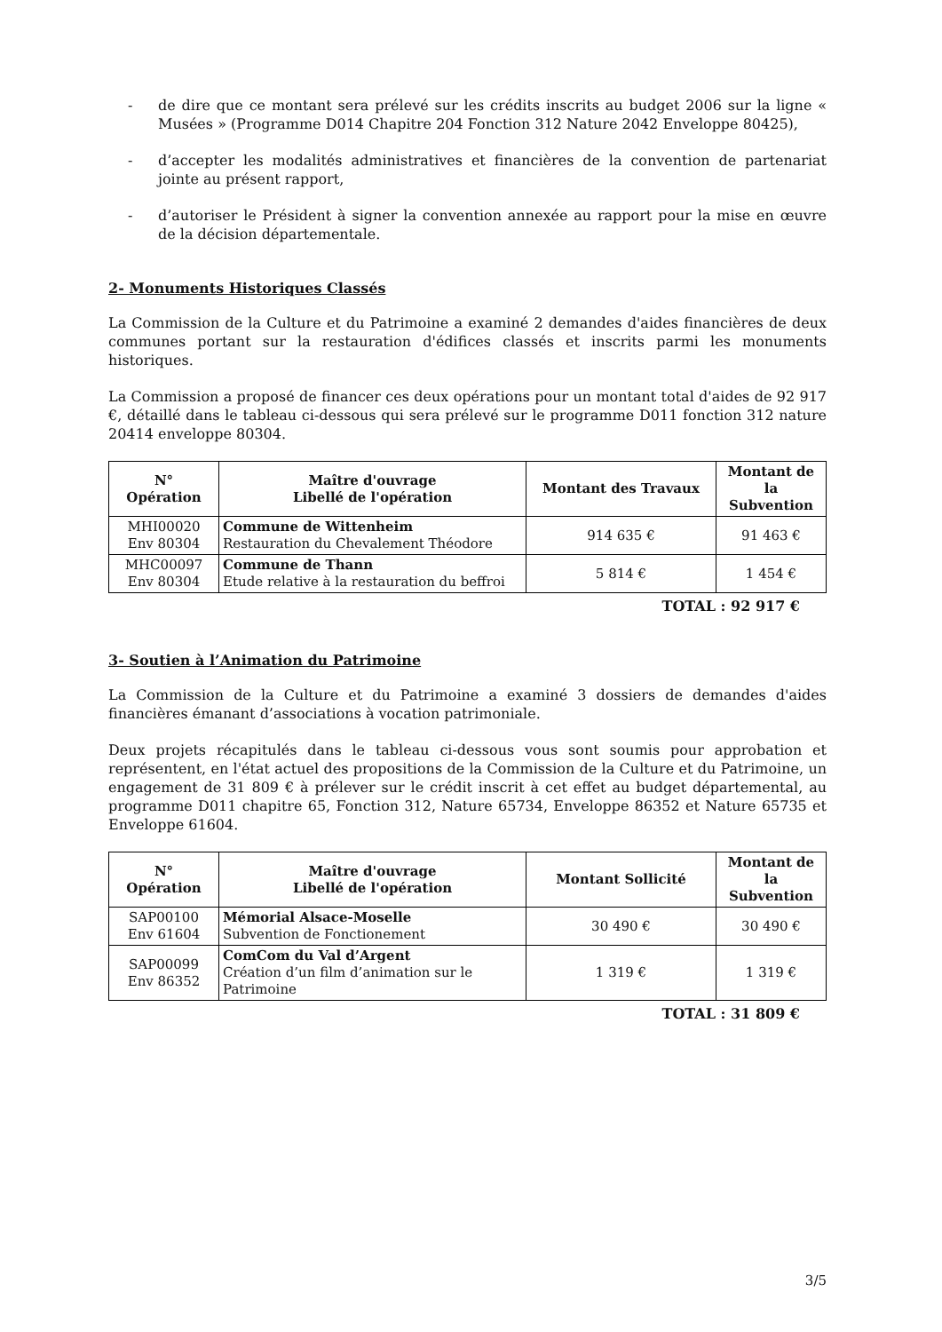- de dire que ce montant sera prélevé sur les crédits inscrits au budget 2006 sur la ligne « Musées » (Programme D014 Chapitre 204 Fonction 312 Nature 2042 Enveloppe 80425),
- d’accepter les modalités administratives et financières de la convention de partenariat jointe au présent rapport,
- d’autoriser le Président à signer la convention annexée au rapport pour la mise en œuvre de la décision départementale.
2- Monuments Historiques Classés
La Commission de la Culture et du Patrimoine a examiné 2 demandes d'aides financières de deux communes portant sur la restauration d'édifices classés et inscrits parmi les monuments historiques.
La Commission a proposé de financer ces deux opérations pour un montant total d'aides de 92 917 €, détaillé dans le tableau ci-dessous qui sera prélevé sur le programme D011 fonction 312 nature 20414 enveloppe 80304.
| N° Opération | Maître d'ouvrage Libellé de l'opération | Montant des Travaux | Montant de la Subvention |
| --- | --- | --- | --- |
| MHI00020 Env 80304 | Commune de Wittenheim Restauration du Chevalement Théodore | 914 635 € | 91 463 € |
| MHC00097 Env 80304 | Commune de Thann Etude relative à la restauration du beffroi | 5 814 € | 1 454 € |
TOTAL : 92 917 €
3- Soutien à l’Animation du Patrimoine
La Commission de la Culture et du Patrimoine a examiné 3 dossiers de demandes d'aides financières émanant d’associations à vocation patrimoniale.
Deux projets récapitulés dans le tableau ci-dessous vous sont soumis pour approbation et représentent, en l'état actuel des propositions de la Commission de la Culture et du Patrimoine, un engagement de 31 809 € à prélever sur le crédit inscrit à cet effet au budget départemental, au programme D011 chapitre 65, Fonction 312, Nature 65734, Enveloppe 86352 et Nature 65735 et Enveloppe 61604.
| N° Opération | Maître d'ouvrage Libellé de l'opération | Montant Sollicité | Montant de la Subvention |
| --- | --- | --- | --- |
| SAP00100 Env 61604 | Mémorial Alsace-Moselle Subvention de Fonctionement | 30 490 € | 30 490 € |
| SAP00099 Env 86352 | ComCom du Val d’Argent Création d’un film d’animation sur le Patrimoine | 1 319 € | 1 319 € |
TOTAL : 31 809 €
3/5